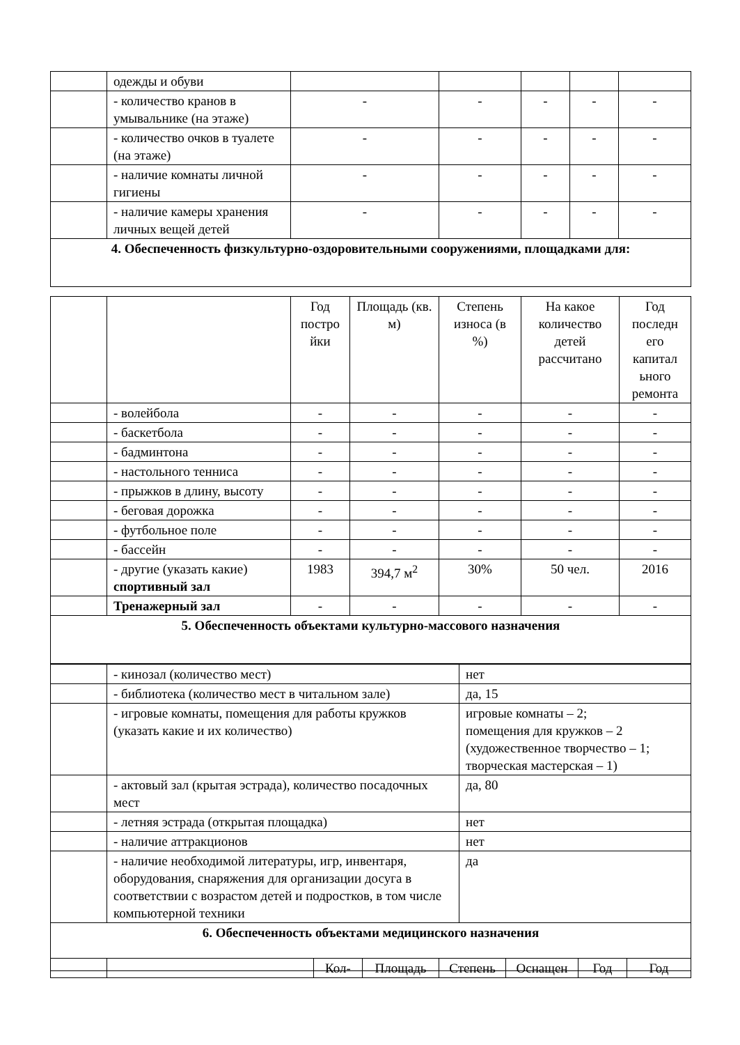| | одежды и обуви | | | | | |
| | - количество кранов в умывальнике (на этаже) | - | - | - | - | - |
| | - количество очков в туалете (на этаже) | - | - | - | - | - |
| | - наличие комнаты личной гигиены | - | - | - | - | - |
| | - наличие камеры хранения личных вещей детей | - | - | - | - | - |
| 4. Обеспеченность физкультурно-оздоровительными сооружениями, площадками для: | | | | | | |
| | | Год постро йки | Площадь (кв. м) | Степень износа (в %) | На какое количество детей рассчитано | Год последн его капитал ьного ремонта |
| | - волейбола | - | - | - | - | - |
| | - баскетбола | - | - | - | - | - |
| | - бадминтона | - | - | - | - | - |
| | - настольного тенниса | - | - | - | - | - |
| | - прыжков в длину, высоту | - | - | - | - | - |
| | - беговая дорожка | - | - | - | - | - |
| | - футбольное поле | - | - | - | - | - |
| | - бассейн | - | - | - | - | - |
| | - другие (указать какие) спортивный зал | 1983 | 394,7 м<sup>2</sup> | 30% | 50 чел. | 2016 |
| | Тренажерный зал | - | - | - | - | - |
| 5. Обеспеченность объектами культурно-массового назначения | | | | | | |
| | - кинозал (количество мест) | нет |
| | - библиотека (количество мест в читальном зале) | да, 15 |
| | - игровые комнаты, помещения для работы кружков (указать какие и их количество) | игровые комнаты – 2; помещения для кружков – 2 (художественное творчество – 1; творческая мастерская – 1) |
| | - актовый зал (крытая эстрада), количество посадочных мест | да, 80 |
| | - летняя эстрада (открытая площадка) | нет |
| | - наличие аттракционов | нет |
| | - наличие необходимой литературы, игр, инвентаря, оборудования, снаряжения для организации досуга в соответствии с возрастом детей и подростков, в том числе компьютерной техники | да |
| 6. Обеспеченность объектами медицинского назначения | | |
| | | Кол- | Площадь | Степень | Оснащен | Год | Год |